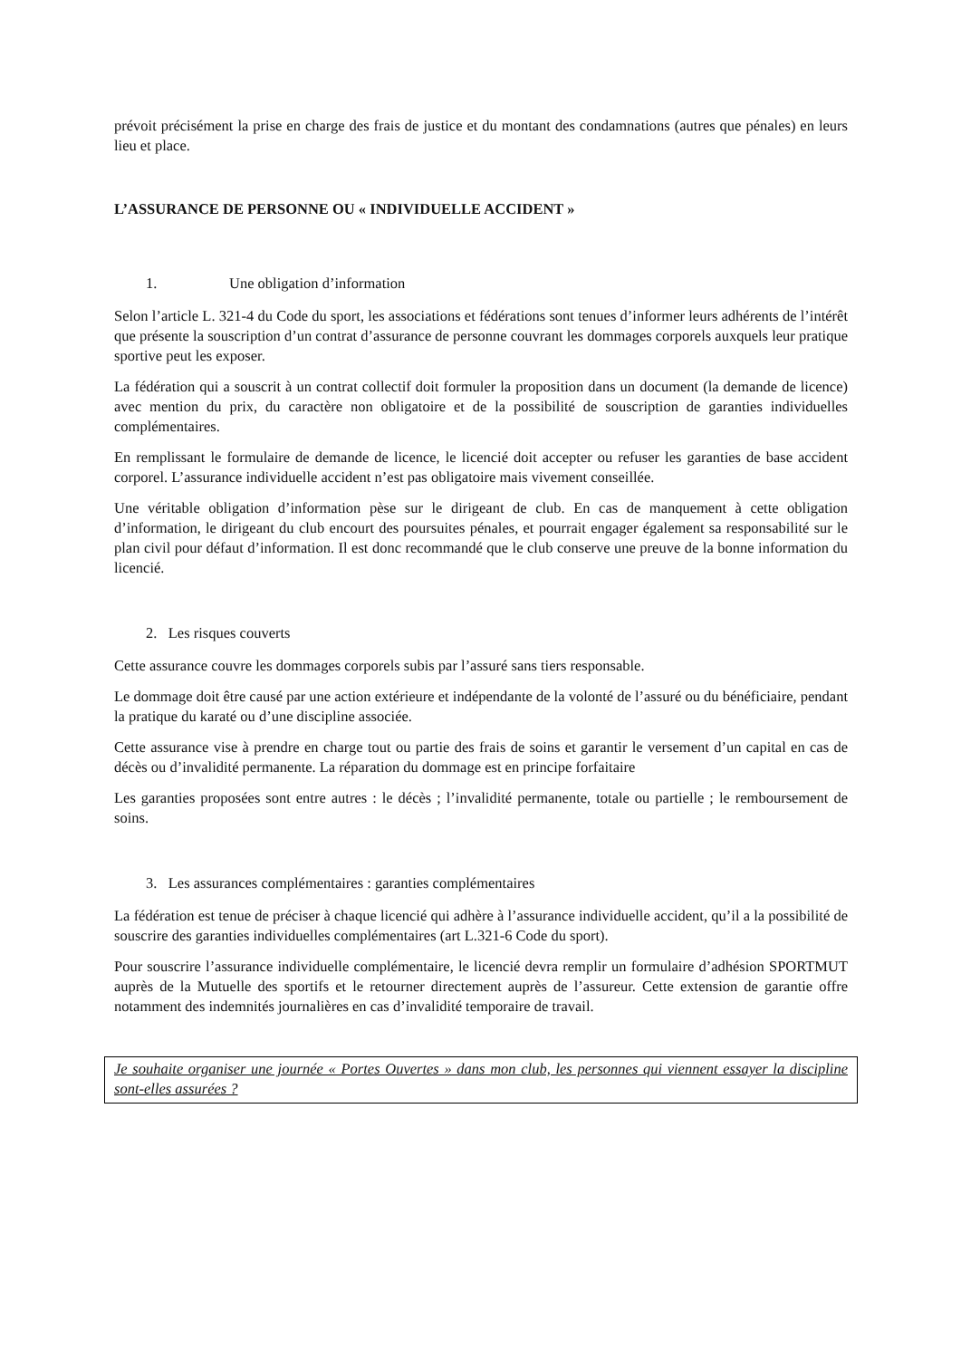prévoit précisément la prise en charge des frais de justice et du montant des condamnations (autres que pénales) en leurs lieu et place.
L’ASSURANCE DE PERSONNE OU « INDIVIDUELLE ACCIDENT »
1. Une obligation d’information
Selon l’article L. 321-4 du Code du sport, les associations et fédérations sont tenues d’informer leurs adhérents de l’intérêt que présente la souscription d’un contrat d’assurance de personne couvrant les dommages corporels auxquels leur pratique sportive peut les exposer.
La fédération qui a souscrit à un contrat collectif doit formuler la proposition dans un document (la demande de licence) avec mention du prix, du caractère non obligatoire et de la possibilité de souscription de garanties individuelles complémentaires.
En remplissant le formulaire de demande de licence, le licencié doit accepter ou refuser les garanties de base accident corporel. L’assurance individuelle accident n’est pas obligatoire mais vivement conseillée.
Une véritable obligation d’information pèse sur le dirigeant de club. En cas de manquement à cette obligation d’information, le dirigeant du club encourt des poursuites pénales, et pourrait engager également sa responsabilité sur le plan civil pour défaut d’information. Il est donc recommandé que le club conserve une preuve de la bonne information du licencié.
2. Les risques couverts
Cette assurance couvre les dommages corporels subis par l’assuré sans tiers responsable.
Le dommage doit être causé par une action extérieure et indépendante de la volonté de l’assuré ou du bénéficiaire, pendant la pratique du karaté ou d’une discipline associée.
Cette assurance vise à prendre en charge tout ou partie des frais de soins et garantir le versement d’un capital en cas de décès ou d’invalidité permanente. La réparation du dommage est en principe forfaitaire
Les garanties proposées sont entre autres : le décès ; l’invalidité permanente, totale ou partielle ; le remboursement de soins.
3. Les assurances complémentaires : garanties complémentaires
La fédération est tenue de préciser à chaque licencié qui adhère à l’assurance individuelle accident, qu’il a la possibilité de souscrire des garanties individuelles complémentaires (art L.321-6 Code du sport).
Pour souscrire l’assurance individuelle complémentaire, le licencié devra remplir un formulaire d’adhésion SPORTMUT auprès de la Mutuelle des sportifs et le retourner directement auprès de l’assureur. Cette extension de garantie offre notamment des indemnités journalières en cas d’invalidité temporaire de travail.
Je souhaite organiser une journée « Portes Ouvertes » dans mon club, les personnes qui viennent essayer la discipline sont-elles assurées ?